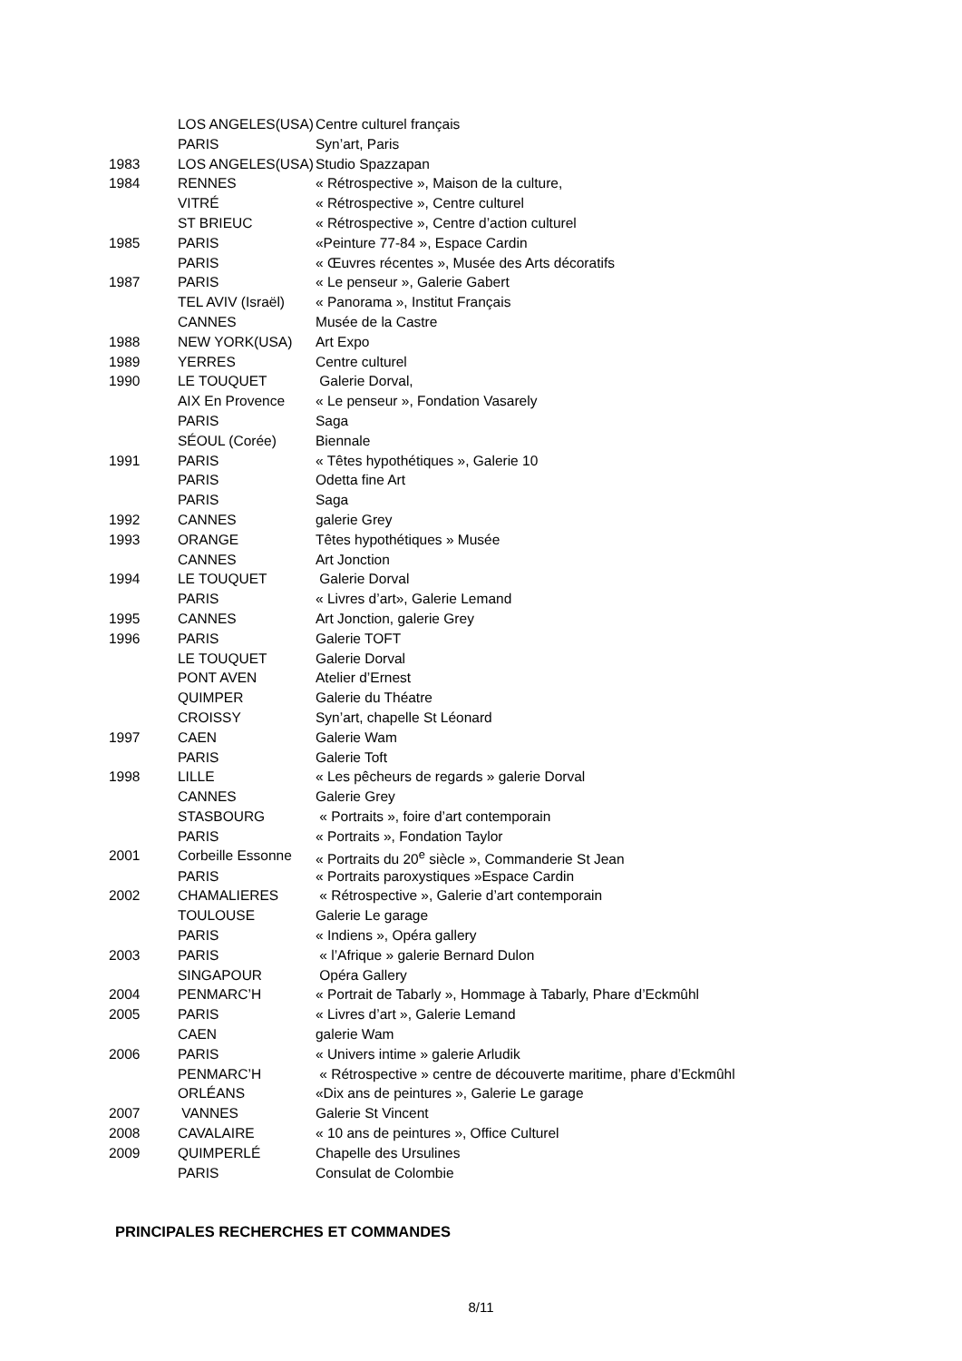| | LOS ANGELES(USA) | Centre culturel français |
| | PARIS | Syn’art, Paris |
| 1983 | LOS ANGELES(USA) | Studio Spazzapan |
| 1984 | RENNES | « Rétrospective », Maison de la culture, |
| | VITRÉ | « Rétrospective », Centre culturel |
| | ST BRIEUC | « Rétrospective », Centre d’action culturel |
| 1985 | PARIS | «Peinture 77-84 », Espace Cardin |
| | PARIS | « Œuvres récentes », Musée des Arts décoratifs |
| 1987 | PARIS | « Le penseur », Galerie Gabert |
| | TEL AVIV (Israël) | « Panorama », Institut Français |
| | CANNES | Musée de la Castre |
| 1988 | NEW YORK(USA) | Art Expo |
| 1989 | YERRES | Centre culturel |
| 1990 | LE TOUQUET | Galerie Dorval, |
| | AIX En Provence | « Le penseur », Fondation Vasarely |
| | PARIS | Saga |
| | SÉOUL (Corée) | Biennale |
| 1991 | PARIS | « Têtes hypothétiques », Galerie 10 |
| | PARIS | Odetta fine Art |
| | PARIS | Saga |
| 1992 | CANNES | galerie Grey |
| 1993 | ORANGE | Têtes hypothétiques » Musée |
| | CANNES | Art Jonction |
| 1994 | LE TOUQUET | Galerie Dorval |
| | PARIS | « Livres d’art», Galerie Lemand |
| 1995 | CANNES | Art Jonction, galerie Grey |
| 1996 | PARIS | Galerie TOFT |
| | LE TOUQUET | Galerie Dorval |
| | PONT AVEN | Atelier d’Ernest |
| | QUIMPER | Galerie du Théatre |
| | CROISSY | Syn’art, chapelle St Léonard |
| 1997 | CAEN | Galerie Wam |
| | PARIS | Galerie Toft |
| 1998 | LILLE | « Les pêcheurs de regards » galerie Dorval |
| | CANNES | Galerie Grey |
| | STASBOURG | « Portraits », foire d’art contemporain |
| | PARIS | « Portraits », Fondation Taylor |
| 2001 | Corbeille Essonne | « Portraits du 20<sup>e</sup> siècle », Commanderie St Jean |
| | PARIS | « Portraits paroxystiques »Espace Cardin |
| 2002 | CHAMALIERES | « Rétrospective », Galerie d’art contemporain |
| | TOULOUSE | Galerie Le garage |
| | PARIS | « Indiens », Opéra gallery |
| 2003 | PARIS | « l’Afrique » galerie Bernard Dulon |
| | SINGAPOUR | Opéra Gallery |
| 2004 | PENMARC’H | « Portrait de Tabarly », Hommage à Tabarly, Phare d’Eckmûhl |
| 2005 | PARIS | « Livres d’art », Galerie Lemand |
| | CAEN | galerie Wam |
| 2006 | PARIS | « Univers intime » galerie Arludik |
| | PENMARC’H | « Rétrospective » centre de découverte maritime, phare d’Eckmûhl |
| | ORLÉANS | «Dix ans de peintures », Galerie Le garage |
| 2007 | VANNES | Galerie St Vincent |
| 2008 | CAVALAIRE | « 10 ans de peintures », Office Culturel |
| 2009 | QUIMPERLÉ | Chapelle des Ursulines |
| | PARIS | Consulat de Colombie |
PRINCIPALES RECHERCHES ET COMMANDES
8/11